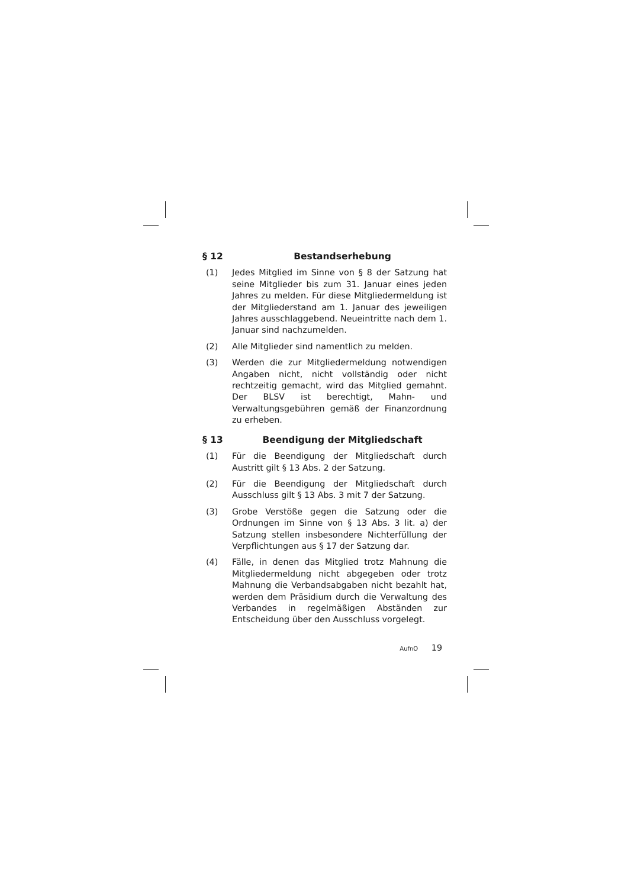§ 12 Bestandserhebung
(1) Jedes Mitglied im Sinne von § 8 der Satzung hat seine Mitglieder bis zum 31. Januar eines jeden Jahres zu melden. Für diese Mitgliedermeldung ist der Mitgliederstand am 1. Januar des jeweiligen Jahres ausschlaggebend. Neueintritte nach dem 1. Januar sind nachzumelden.
(2) Alle Mitglieder sind namentlich zu melden.
(3) Werden die zur Mitgliedermeldung notwendigen Angaben nicht, nicht vollständig oder nicht rechtzeitig gemacht, wird das Mitglied gemahnt. Der BLSV ist berechtigt, Mahn- und Verwaltungsgebühren gemäß der Finanzordnung zu erheben.
§ 13 Beendigung der Mitgliedschaft
(1) Für die Beendigung der Mitgliedschaft durch Austritt gilt § 13 Abs. 2 der Satzung.
(2) Für die Beendigung der Mitgliedschaft durch Ausschluss gilt § 13 Abs. 3 mit 7 der Satzung.
(3) Grobe Verstöße gegen die Satzung oder die Ordnungen im Sinne von § 13 Abs. 3 lit. a) der Satzung stellen insbesondere Nichterfüllung der Verpflichtungen aus § 17 der Satzung dar.
(4) Fälle, in denen das Mitglied trotz Mahnung die Mitgliedermeldung nicht abgegeben oder trotz Mahnung die Verbandsabgaben nicht bezahlt hat, werden dem Präsidium durch die Verwaltung des Verbandes in regelmäßigen Abständen zur Entscheidung über den Ausschluss vorgelegt.
AufnO 19